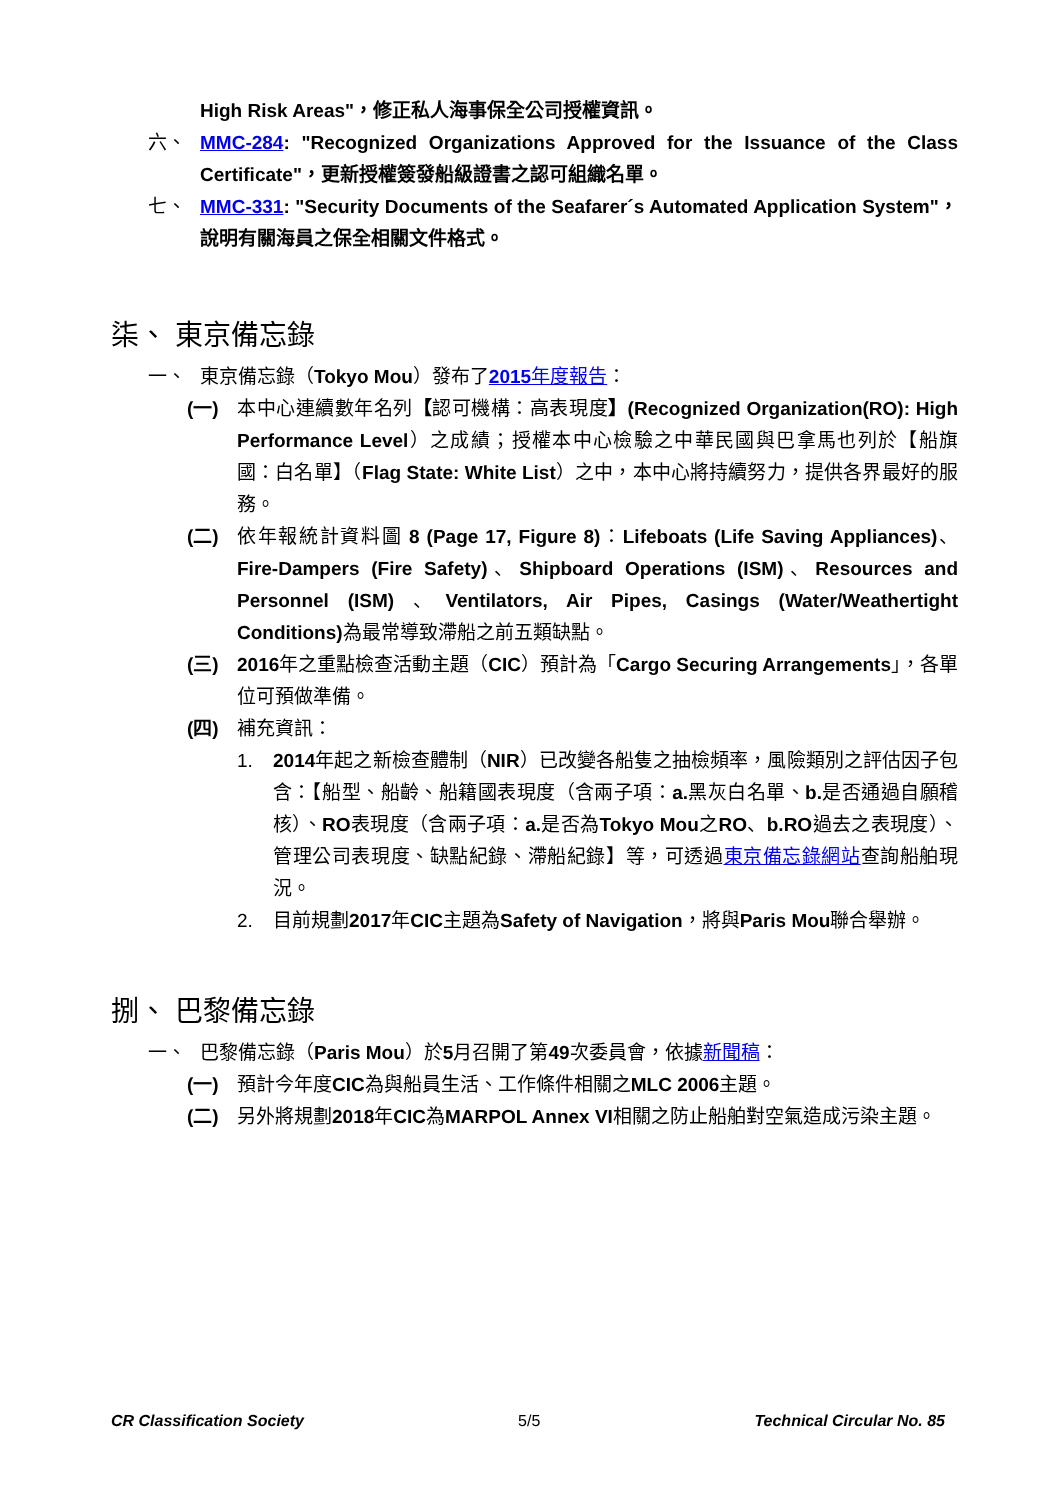High Risk Areas"，修正私人海事保全公司授權資訊。
六、 MMC-284: "Recognized Organizations Approved for the Issuance of the Class Certificate"，更新授權簽發船級證書之認可組織名單。
七、 MMC-331: "Security Documents of the Seafarer´s Automated Application System"，說明有關海員之保全相關文件格式。
柒、 東京備忘錄
一、 東京備忘錄（Tokyo Mou）發布了2015年度報告：
(一) 本中心連續數年名列【認可機構：高表現度】(Recognized Organization(RO): High Performance Level）之成績；授權本中心檢驗之中華民國與巴拿馬也列於【船旗國：白名單】（Flag State: White List）之中，本中心將持續努力，提供各界最好的服務。
(二) 依年報統計資料圖 8 (Page 17, Figure 8)：Lifeboats (Life Saving Appliances)、Fire-Dampers (Fire Safety)、Shipboard Operations (ISM)、Resources and Personnel (ISM) 、Ventilators, Air Pipes, Casings (Water/Weathertight Conditions) 為最常導致滯船之前五類缺點。
(三) 2016年之重點檢查活動主題（CIC）預計為「Cargo Securing Arrangements」，各單位可預做準備。
(四) 補充資訊：
1. 2014年起之新檢查體制（NIR）已改變各船隻之抽檢頻率，風險類別之評估因子包含：【船型、船齡、船籍國表現度（含兩子項：a. 黑灰白名單、b. 是否通過自願稽核）、RO表現度（含兩子項：a. 是否為Tokyo Mou之RO、b.RO過去之表現度）、管理公司表現度、缺點紀錄、滯船紀錄】等，可透過東京備忘錄網站查詢船舶現況。
2. 目前規劃2017年CIC主題為Safety of Navigation，將與Paris Mou聯合舉辦。
捌、 巴黎備忘錄
一、 巴黎備忘錄（Paris Mou）於5月召開了第49次委員會，依據新聞稿：
(一) 預計今年度CIC為與船員生活、工作條件相關之MLC 2006主題。
(二) 另外將規劃2018年CIC為MARPOL Annex VI相關之防止船舶對空氣造成污染主題。
CR Classification Society 5/5 Technical Circular No. 85